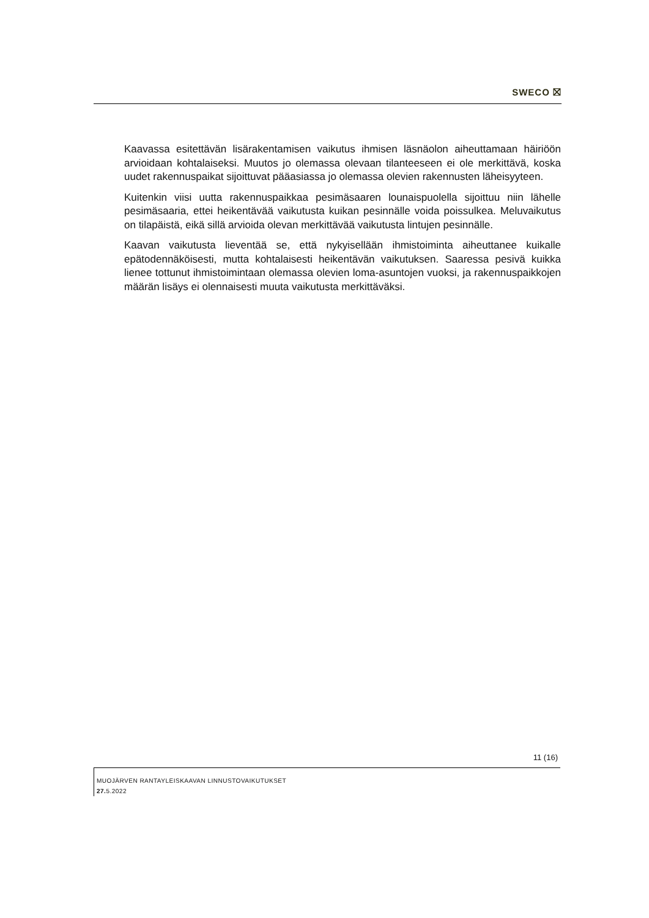SWECO ⛝
Kaavassa esitettävän lisärakentamisen vaikutus ihmisen läsnäolon aiheuttamaan häiriöön arvioidaan kohtalaiseksi. Muutos jo olemassa olevaan tilanteeseen ei ole merkittävä, koska uudet rakennuspaikat sijoittuvat pääasiassa jo olemassa olevien rakennusten läheisyyteen.
Kuitenkin viisi uutta rakennuspaikkaa pesimäsaaren lounaispuolella sijoittuu niin lähelle pesimäsaaria, ettei heikentävää vaikutusta kuikan pesinnälle voida poissulkea. Meluvaikutus on tilapäistä, eikä sillä arvioida olevan merkittävää vaikutusta lintujen pesinnälle.
Kaavan vaikutusta lieventää se, että nykyisellään ihmistoiminta aiheuttanee kuikalle epätodennäköisesti, mutta kohtalaisesti heikentävän vaikutuksen. Saaressa pesivä kuikka lienee tottunut ihmistoimintaan olemassa olevien loma-asuntojen vuoksi, ja rakennuspaikkojen määrän lisäys ei olennaisesti muuta vaikutusta merkittäväksi.
11 (16)
MUOJÄRVEN RANTAYLEISKAAVAN LINNUSTOVAIKUTUKSET
27. 5.2022